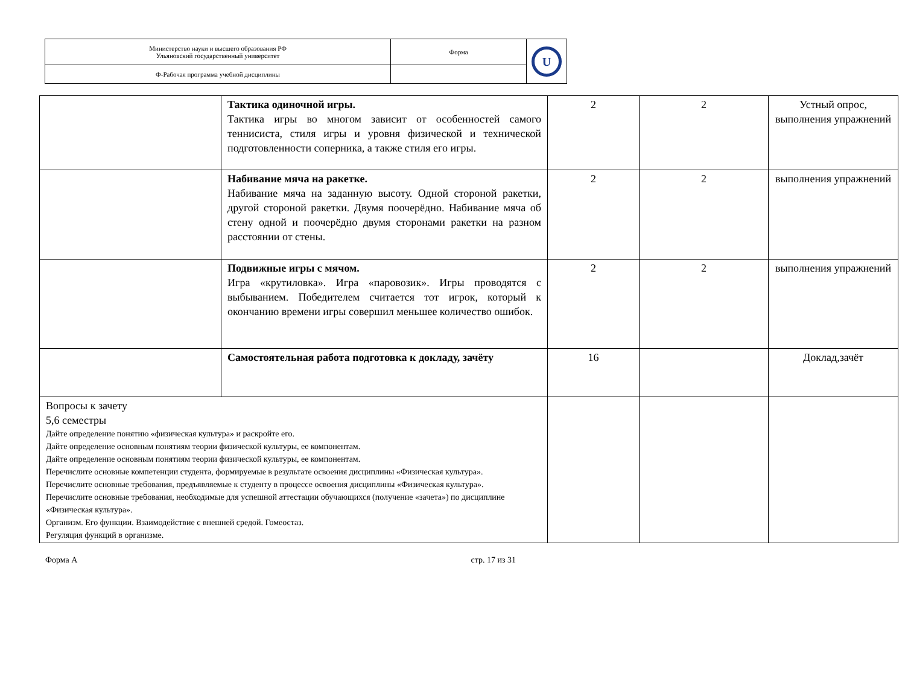| Министерство науки и высшего образования РФ Ульяновский государственный университет | Форма | U |
| Ф-Рабочая программа учебной дисциплины | | |
| | Тактика одиночной игры. Тактика игры во многом зависит от особенностей самого теннисиста, стиля игры и уровня физической и технической подготовленности соперника, а также стиля его игры. | 2 | 2 | Устный опрос, выполнения упражнений |
| | Набивание мяча на ракетке. Набивание мяча на заданную высоту. Одной стороной ракетки, другой стороной ракетки. Двумя поочерёдно. Набивание мяча об стену одной и поочерёдно двумя сторонами ракетки на разном расстоянии от стены. | 2 | 2 | выполнения упражнений |
| | Подвижные игры с мячом. Игра «крутиловка». Игра «паровозик». Игры проводятся с выбыванием. Победителем считается тот игрок, который к окончанию времени игры совершил меньшее количество ошибок. | 2 | 2 | выполнения упражнений |
| | Самостоятельная работа подготовка к докладу, зачёту | 16 | | Доклад,зачёт |
| Вопросы к зачету 5,6 семестры Дайте определение понятию «физическая культура» и раскройте его. Дайте определение основным понятиям теории физической культуры, ее компонентам. Дайте определение основным понятиям теории физической культуры, ее компонентам. Перечислите основные компетенции студента, формируемые в результате освоения дисциплины «Физическая культура». Перечислите основные требования, предъявляемые к студенту в процессе освоения дисциплины «Физическая культура». Перечислите основные требования, необходимые для успешной аттестации обучающихся (получение «зачета») по дисциплине «Физическая культура». Организм. Его функции. Взаимодействие с внешней средой. Гомеостаз. Регуляция функций в организме. | | | | |
Форма А стр. 17 из 31